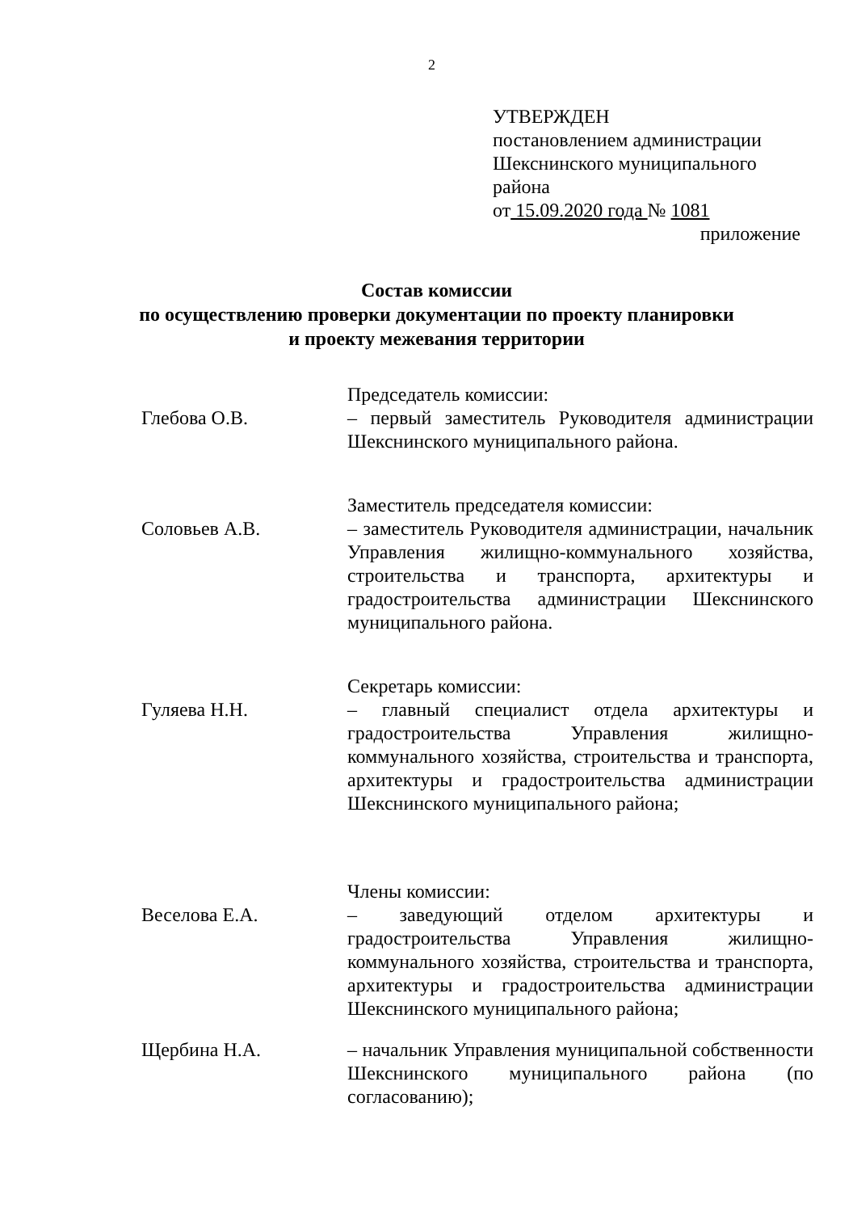2
УТВЕРЖДЕН
постановлением администрации
Шекснинского муниципального
района
от 15.09.2020 года № 1081
приложение
Состав комиссии
по осуществлению проверки документации по проекту планировки
и проекту межевания территории
Глебова О.В.
Председатель комиссии:
– первый заместитель Руководителя администрации Шекснинского муниципального района.
Соловьев А.В.
Заместитель председателя комиссии:
– заместитель Руководителя администрации, начальник Управления жилищно-коммунального хозяйства, строительства и транспорта, архитектуры и градостроительства администрации Шекснинского муниципального района.
Гуляева Н.Н.
Секретарь комиссии:
– главный специалист отдела архитектуры и градостроительства Управления жилищно-коммунального хозяйства, строительства и транспорта, архитектуры и градостроительства администрации Шекснинского муниципального района;
Веселова Е.А.
Члены комиссии:
– заведующий отделом архитектуры и градостроительства Управления жилищно-коммунального хозяйства, строительства и транспорта, архитектуры и градостроительства администрации Шекснинского муниципального района;
Щербина Н.А. – начальник Управления муниципальной собственности Шекснинского муниципального района (по согласованию);